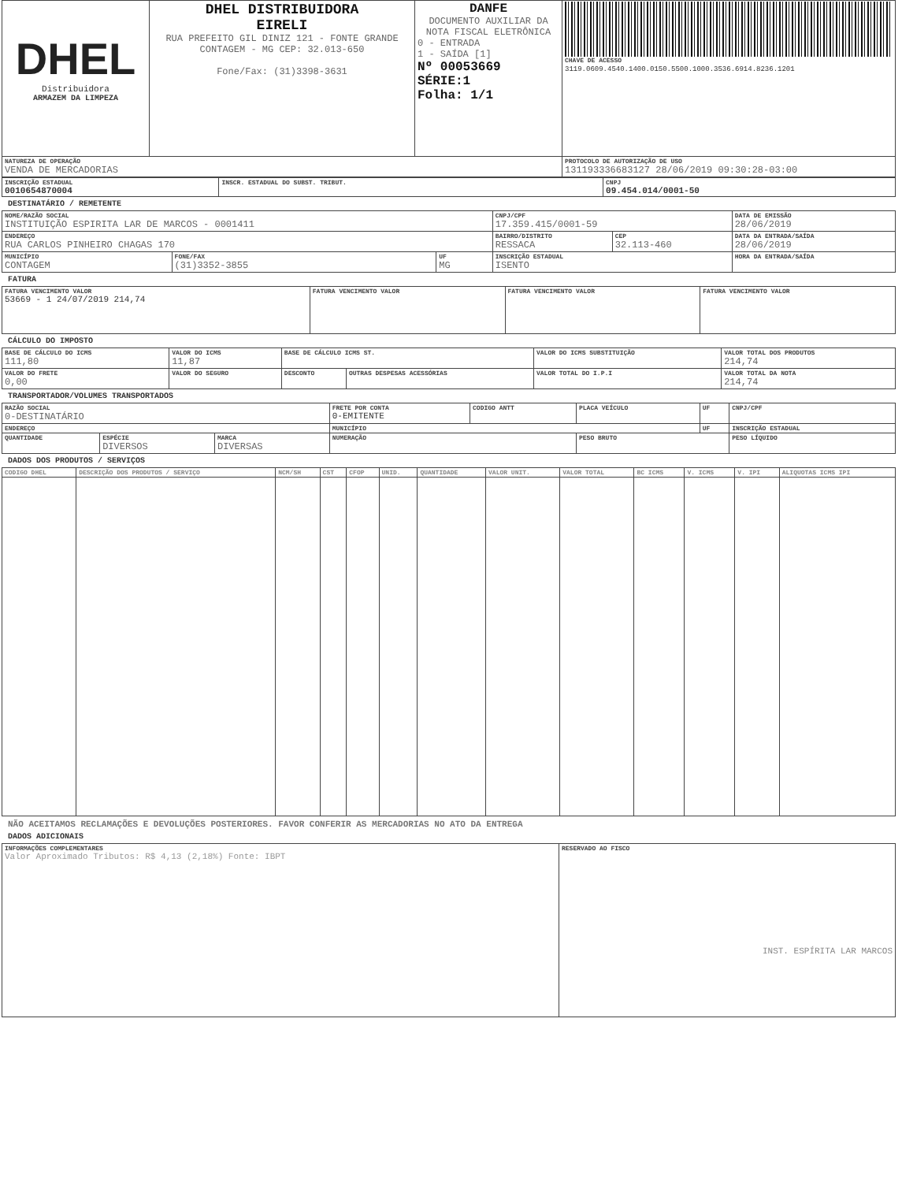| DHEL Distribuidora ARMAZEM DA LIMPEZA | DHEL DISTRIBUIDORA EIRELI RUA PREFEITO GIL DINIZ 121 - FONTE GRANDE CONTAGEM - MG CEP: 32.013-650 Fone/Fax: (31)3398-3631 | DANFE DOCUMENTO AUXILIAR DA NOTA FISCAL ELETRÔNICA 0 - ENTRADA 1 - SAÍDA [1] Nº 00053669 SÉRIE:1 Folha: 1/1 | CHAVE DE ACESSO 3119.0609.4540.1400.0150.5500.1000.3536.6914.8236.1201 |
| NATUREZA DE OPERAÇÃO VENDA DE MERCADORIAS | | | PROTOCOLO DE AUTORIZAÇÃO DE USO 131193336683127 28/06/2019 09:30:28-03:00 |
| INSCRIÇÃO ESTADUAL 0010654870004 | INSCR. ESTADUAL DO SUBST. TRIBUT. | CNPJ 09.454.014/0001-50 |
DESTINATÁRIO / REMETENTE
| NOME/RAZÃO SOCIAL INSTITUIÇÃO ESPIRITA LAR DE MARCOS - 0001411 | | | CNPJ/CPF 17.359.415/0001-59 | | DATA DE EMISSÃO 28/06/2019 |
| ENDEREÇO RUA CARLOS PINHEIRO CHAGAS 170 | | | BAIRRO/DISTRITO RESSACA | CEP 32.113-460 | DATA DA ENTRADA/SAÍDA 28/06/2019 |
| MUNICÍPIO CONTAGEM | FONE/FAX (31)3352-3855 | UF MG | INSCRIÇÃO ESTADUAL ISENTO | | HORA DA ENTRADA/SAÍDA |
FATURA
| FATURA VENCIMENTO VALOR 53669 - 1 24/07/2019 214,74 | FATURA VENCIMENTO VALOR | FATURA VENCIMENTO VALOR | FATURA VENCIMENTO VALOR |
CÁLCULO DO IMPOSTO
| BASE DE CÁLCULO DO ICMS 111,80 | VALOR DO ICMS 11,87 | BASE DE CÁLCULO ICMS ST. | | VALOR DO ICMS SUBSTITUIÇÃO | VALOR TOTAL DOS PRODUTOS 214,74 |
| VALOR DO FRETE 0,00 | VALOR DO SEGURO | DESCONTO | OUTRAS DESPESAS ACESSÓRIAS | VALOR TOTAL DO I.P.I | VALOR TOTAL DA NOTA 214,74 |
TRANSPORTADOR/VOLUMES TRANSPORTADOS
| RAZÃO SOCIAL 0-DESTINATÁRIO | | | FRETE POR CONTA 0-EMITENTE | CODIGO ANTT | PLACA VEÍCULO | UF | CNPJ/CPF |
| ENDEREÇO | | | MUNICÍPIO | | | UF | INSCRIÇÃO ESTADUAL |
| QUANTIDADE | ESPÉCIE DIVERSOS | MARCA DIVERSAS | NUMERAÇÃO | | PESO BRUTO | | PESO LÍQUIDO |
DADOS DOS PRODUTOS / SERVIÇOS
| CODIGO DHEL | DESCRIÇÃO DOS PRODUTOS / SERVIÇO | NCM/SH | CST | CFOP | UNID. | QUANTIDADE | VALOR UNIT. | VALOR TOTAL | BC ICMS | V. ICMS | V. IPI | ALIQUOTAS ICMS IPI |
| --- | --- | --- | --- | --- | --- | --- | --- | --- | --- | --- | --- | --- |
NÃO ACEITAMOS RECLAMAÇÕES E DEVOLUÇÕES POSTERIORES. FAVOR CONFERIR AS MERCADORIAS NO ATO DA ENTREGA
DADOS ADICIONAIS
| INFORMAÇÕES COMPLEMENTARES Valor Aproximado Tributos: R$ 4,13 (2,18%) Fonte: IBPT | RESERVADO AO FISCO INST. ESPÍRITA LAR MARCOS |